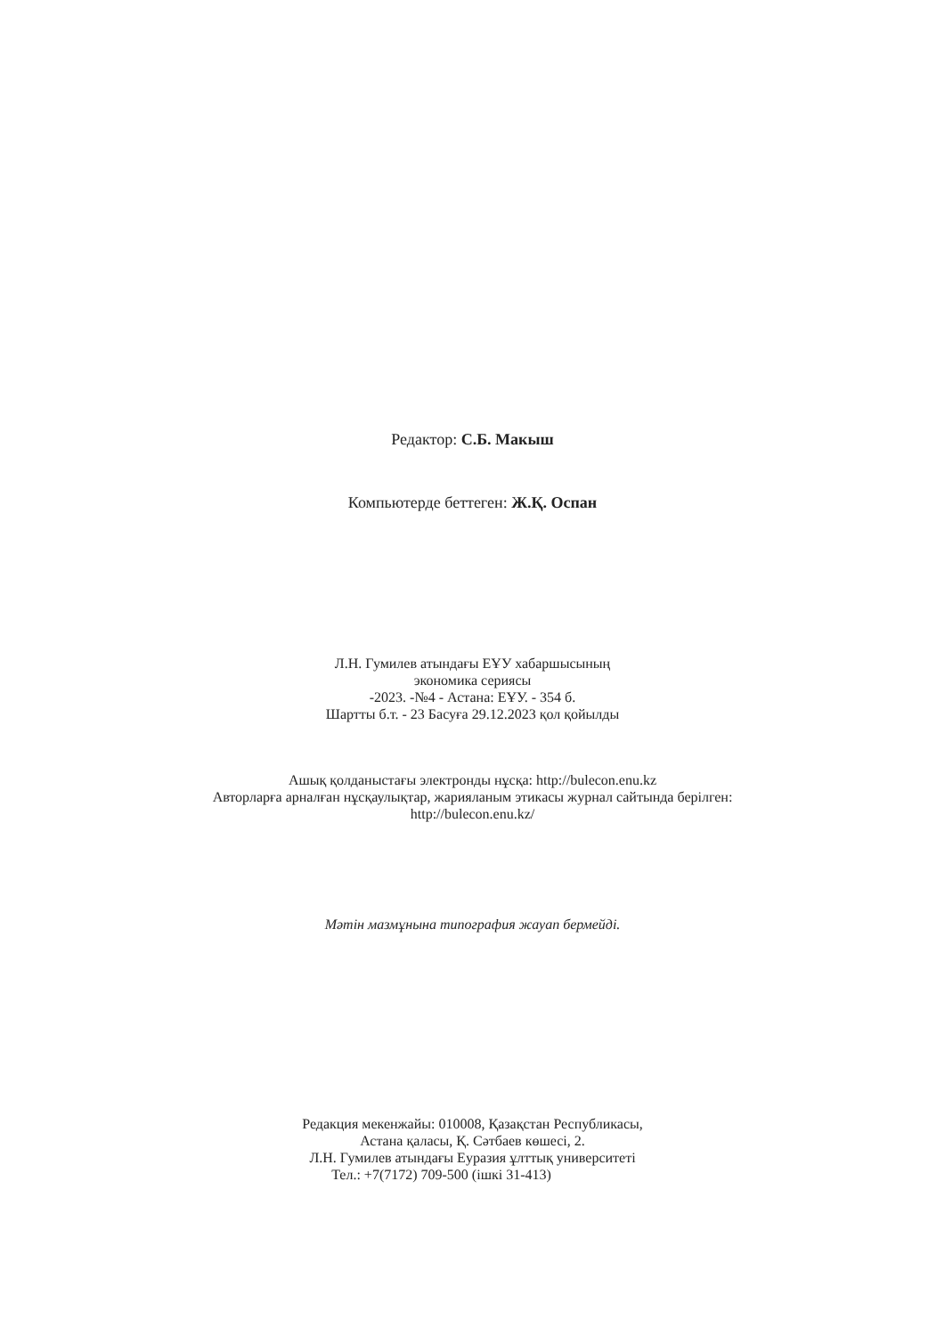Редактор: С.Б. Макыш
Компьютерде беттеген: Ж.Қ. Оспан
Л.Н. Гумилев атындағы ЕҰУ хабаршысының
экономика сериясы
-2023. -№4 - Астана: ЕҰУ. - 354 б.
Шартты б.т. - 23 Басуға 29.12.2023 қол қойылды
Ашық қолданыстағы электронды нұсқа: http://bulecon.enu.kz
Авторларға арналған нұсқаулықтар, жарияланым этикасы журнал сайтында берілген:
http://bulecon.enu.kz/
Мәтін мазмұнына типография жауап бермейді.
Редакция мекенжайы: 010008, Қазақстан Республикасы,
Астана қаласы, Қ. Сәтбаев көшесі, 2.
Л.Н. Гумилев атындағы Еуразия ұлттық университеті
Тел.: +7(7172) 709-500 (ішкі 31-413)